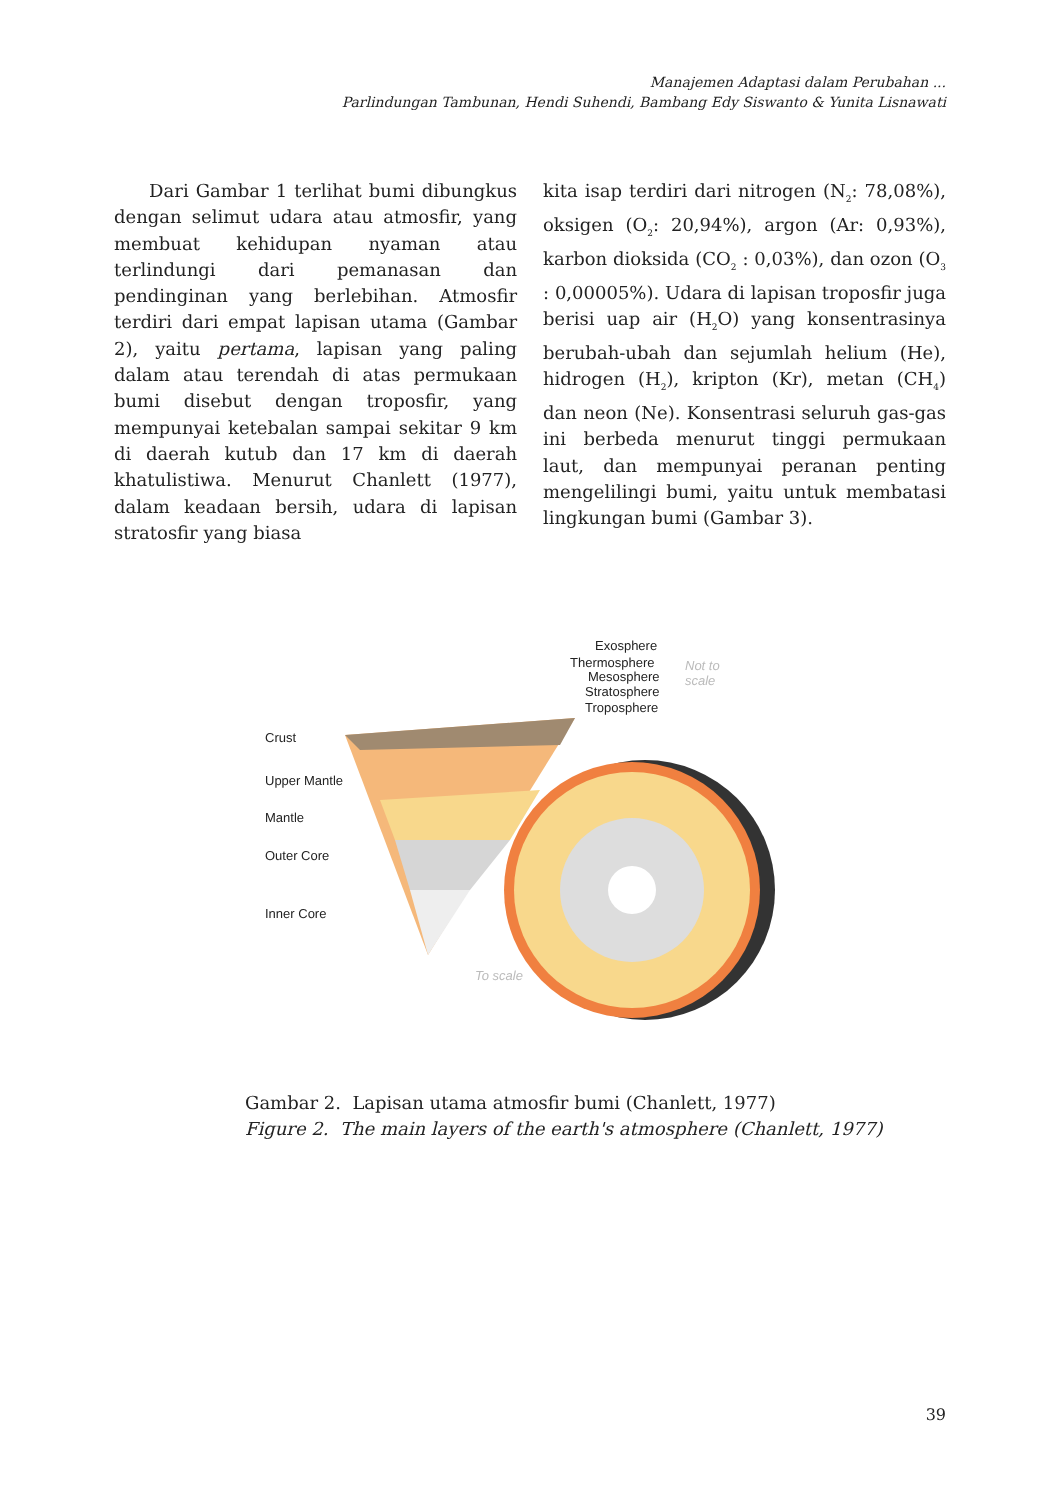Manajemen Adaptasi dalam Perubahan ...
Parlindungan Tambunan, Hendi Suhendi, Bambang Edy Siswanto & Yunita Lisnawati
Dari Gambar 1 terlihat bumi dibungkus dengan selimut udara atau atmosfir, yang membuat kehidupan nyaman atau terlindungi dari pemanasan dan pendinginan yang berlebihan. Atmosfir terdiri dari empat lapisan utama (Gambar 2), yaitu pertama, lapisan yang paling dalam atau terendah di atas permukaan bumi disebut dengan troposfir, yang mempunyai ketebalan sampai sekitar 9 km di daerah kutub dan 17 km di daerah khatulistiwa. Menurut Chanlett (1977), dalam keadaan bersih, udara di lapisan stratosfir yang biasa
kita isap terdiri dari nitrogen (N<sub>2</sub>: 78,08%), oksigen (O<sub>2</sub>: 20,94%), argon (Ar: 0,93%), karbon dioksida (CO<sub>2</sub> : 0,03%), dan ozon (O<sub>3</sub> : 0,00005%). Udara di lapisan troposfir juga berisi uap air (H<sub>2</sub>O) yang konsentrasinya berubah-ubah dan sejumlah helium (He), hidrogen (H<sub>2</sub>), kripton (Kr), metan (CH<sub>4</sub>) dan neon (Ne). Konsentrasi seluruh gas-gas ini berbeda menurut tinggi permukaan laut, dan mempunyai peranan penting mengelilingi bumi, yaitu untuk membatasi lingkungan bumi (Gambar 3).
Exosphere
Thermosphere
Mesosphere
Stratosphere
Troposphere
Crust
Upper Mantle
Mantle
Outer Core
Inner Core
Not to
scale
To scale
Gambar 2. Lapisan utama atmosfir bumi (Chanlett, 1977)
Figure 2. The main layers of the earth's atmosphere (Chanlett, 1977)
39